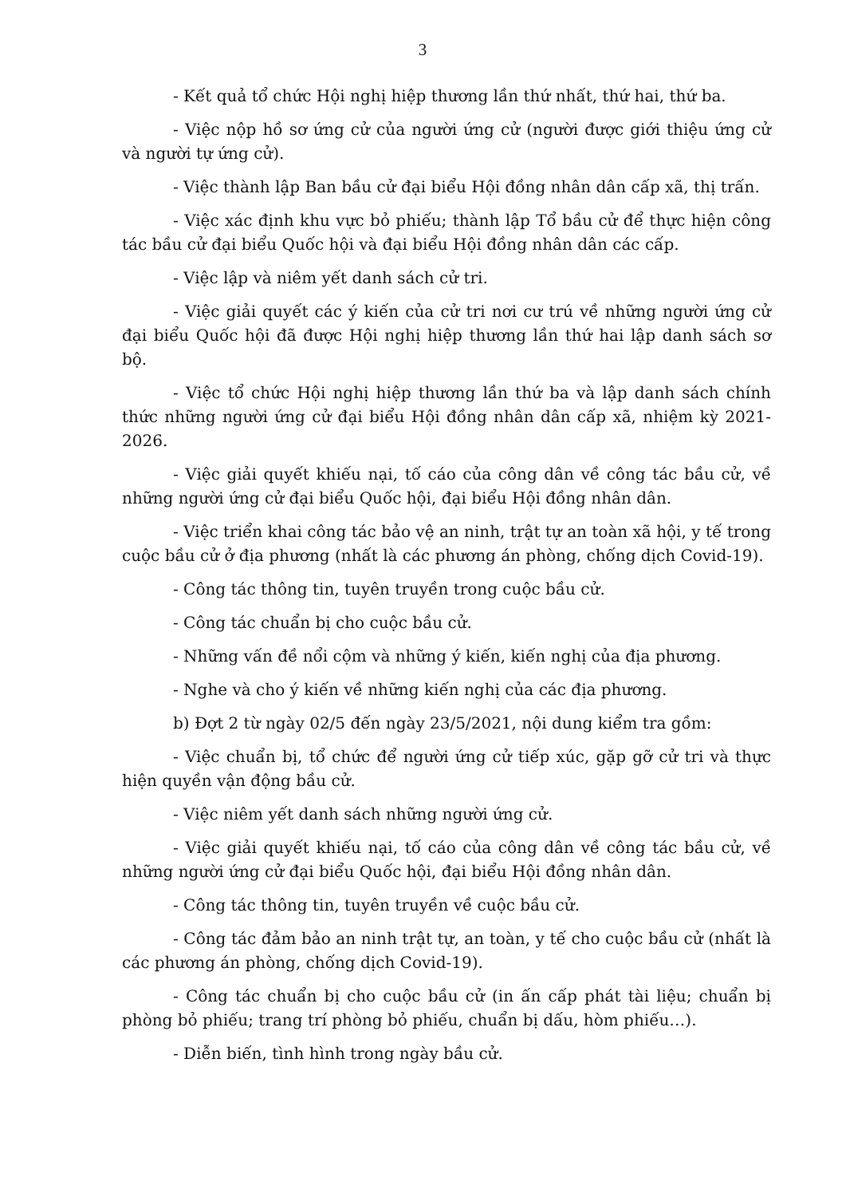3
- Kết quả tổ chức Hội nghị hiệp thương lần thứ nhất, thứ hai, thứ ba.
- Việc nộp hồ sơ ứng cử của người ứng cử (người được giới thiệu ứng cử và người tự ứng cử).
- Việc thành lập Ban bầu cử đại biểu Hội đồng nhân dân cấp xã, thị trấn.
- Việc xác định khu vực bỏ phiếu; thành lập Tổ bầu cử để thực hiện công tác bầu cử đại biểu Quốc hội và đại biểu Hội đồng nhân dân các cấp.
- Việc lập và niêm yết danh sách cử tri.
- Việc giải quyết các ý kiến của cử tri nơi cư trú về những người ứng cử đại biểu Quốc hội đã được Hội nghị hiệp thương lần thứ hai lập danh sách sơ bộ.
- Việc tổ chức Hội nghị hiệp thương lần thứ ba và lập danh sách chính thức những người ứng cử đại biểu Hội đồng nhân dân cấp xã, nhiệm kỳ 2021-2026.
- Việc giải quyết khiếu nại, tố cáo của công dân về công tác bầu cử, về những người ứng cử đại biểu Quốc hội, đại biểu Hội đồng nhân dân.
- Việc triển khai công tác bảo vệ an ninh, trật tự an toàn xã hội, y tế trong cuộc bầu cử ở địa phương (nhất là các phương án phòng, chống dịch Covid-19).
- Công tác thông tin, tuyên truyền trong cuộc bầu cử.
- Công tác chuẩn bị cho cuộc bầu cử.
- Những vấn đề nổi cộm và những ý kiến, kiến nghị của địa phương.
- Nghe và cho ý kiến về những kiến nghị của các địa phương.
b) Đợt 2 từ ngày 02/5 đến ngày 23/5/2021, nội dung kiểm tra gồm:
- Việc chuẩn bị, tổ chức để người ứng cử tiếp xúc, gặp gỡ cử tri và thực hiện quyền vận động bầu cử.
- Việc niêm yết danh sách những người ứng cử.
- Việc giải quyết khiếu nại, tố cáo của công dân về công tác bầu cử, về những người ứng cử đại biểu Quốc hội, đại biểu Hội đồng nhân dân.
- Công tác thông tin, tuyên truyền về cuộc bầu cử.
- Công tác đảm bảo an ninh trật tự, an toàn, y tế cho cuộc bầu cử (nhất là các phương án phòng, chống dịch Covid-19).
- Công tác chuẩn bị cho cuộc bầu cử (in ấn cấp phát tài liệu; chuẩn bị phòng bỏ phiếu; trang trí phòng bỏ phiếu, chuẩn bị dấu, hòm phiếu…).
- Diễn biến, tình hình trong ngày bầu cử.